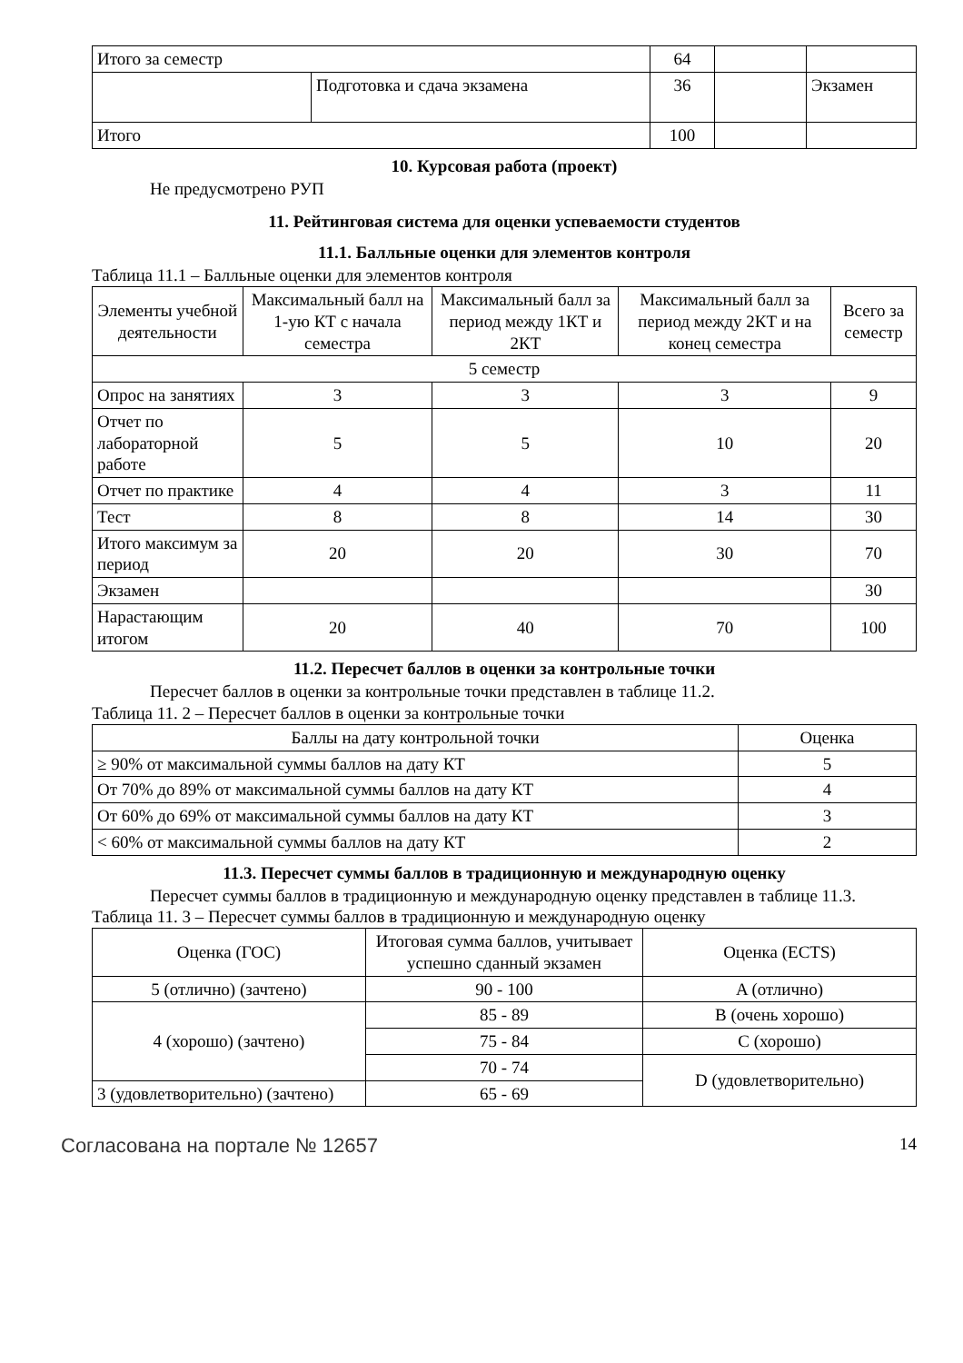| Итого за семестр | | 64 | | |
| | Подготовка и сдача экзамена | 36 | | Экзамен |
| Итого | | 100 | | |
10. Курсовая работа (проект)
Не предусмотрено РУП
11. Рейтинговая система для оценки успеваемости студентов
11.1. Балльные оценки для элементов контроля
Таблица 11.1 – Балльные оценки для элементов контроля
| Элементы учебной деятельности | Максимальный балл на 1-ую КТ с начала семестра | Максимальный балл за период между 1КТ и 2КТ | Максимальный балл за период между 2КТ и на конец семестра | Всего за семестр |
| --- | --- | --- | --- | --- |
| 5 семестр | | | | |
| Опрос на занятиях | 3 | 3 | 3 | 9 |
| Отчет по лабораторной работе | 5 | 5 | 10 | 20 |
| Отчет по практике | 4 | 4 | 3 | 11 |
| Тест | 8 | 8 | 14 | 30 |
| Итого максимум за период | 20 | 20 | 30 | 70 |
| Экзамен | | | | 30 |
| Нарастающим итогом | 20 | 40 | 70 | 100 |
11.2. Пересчет баллов в оценки за контрольные точки
Пересчет баллов в оценки за контрольные точки представлен в таблице 11.2.
Таблица 11. 2 – Пересчет баллов в оценки за контрольные точки
| Баллы на дату контрольной точки | Оценка |
| --- | --- |
| ≥ 90% от максимальной суммы баллов на дату КТ | 5 |
| От 70% до 89% от максимальной суммы баллов на дату КТ | 4 |
| От 60% до 69% от максимальной суммы баллов на дату КТ | 3 |
| < 60% от максимальной суммы баллов на дату КТ | 2 |
11.3. Пересчет суммы баллов в традиционную и международную оценку
Пересчет суммы баллов в традиционную и международную оценку представлен в таблице 11.3.
Таблица 11. 3 – Пересчет суммы баллов в традиционную и международную оценку
| Оценка (ГОС) | Итоговая сумма баллов, учитывает успешно сданный экзамен | Оценка (ECTS) |
| --- | --- | --- |
| 5 (отлично) (зачтено) | 90 - 100 | A (отлично) |
| 4 (хорошо) (зачтено) | 85 - 89 | B (очень хорошо) |
| | 75 - 84 | C (хорошо) |
| | 70 - 74 | D (удовлетворительно) |
| 3 (удовлетворительно) (зачтено) | 65 - 69 | |
Согласована на портале № 12657 14